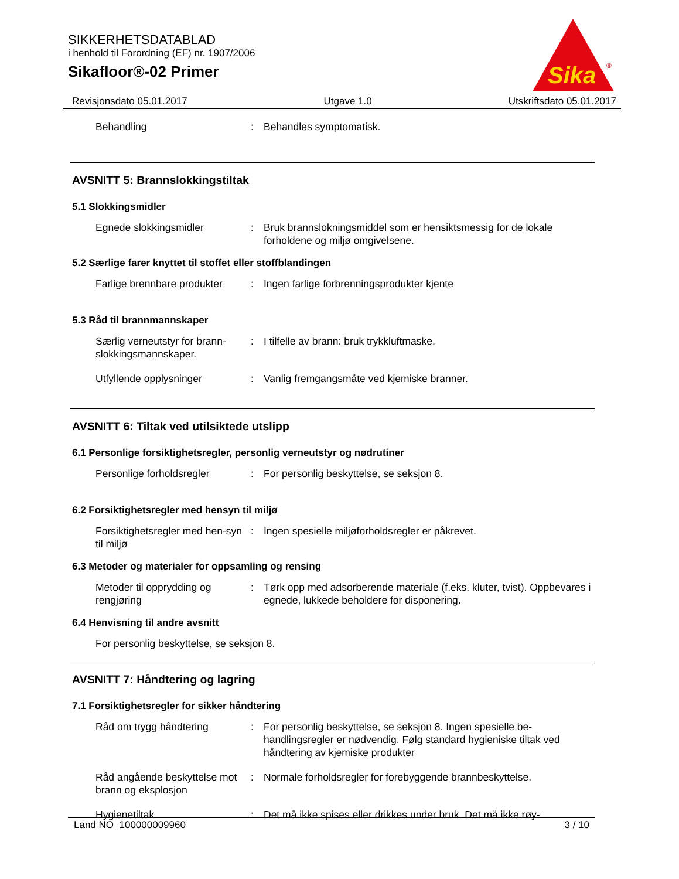SIKKERHETSDATABLAD
i henhold til Forordning (EF) nr. 1907/2006
Sikafloor®-02 Primer
Sika
®
Revisjonsdato 05.01.2017 Utgave 1.0 Utskriftsdato 05.01.2017
Behandling : Behandles symptomatisk.
AVSNITT 5: Brannslokkingstiltak
5.1 Slokkingsmidler
Egnede slokkingsmidler : Bruk brannslokningsmiddel som er hensiktsmessig for de lokale forholdene og miljø omgivelsene.
5.2 Særlige farer knyttet til stoffet eller stoffblandingen
Farlige brennbare produkter
: Ingen farlige forbrenningsprodukter kjente
5.3 Råd til brannmannskaper
Særlig verneutstyr for brann-slokkingsmannskaper.
: I tilfelle av brann: bruk trykkluftmaske.
Utfyllende opplysninger : Vanlig fremgangsmåte ved kjemiske branner.
AVSNITT 6: Tiltak ved utilsiktede utslipp
6.1 Personlige forsiktighetsregler, personlig verneutstyr og nødrutiner
Personlige forholdsregler : For personlig beskyttelse, se seksjon 8.
6.2 Forsiktighetsregler med hensyn til miljø
Forsiktighetsregler med hen-syn til miljø
: Ingen spesielle miljøforholdsregler er påkrevet.
6.3 Metoder og materialer for oppsamling og rensing
Metoder til opprydding og rengjøring
: Tørk opp med adsorberende materiale (f.eks. kluter, tvist). Oppbevares i egnede, lukkede beholdere for disponering.
6.4 Henvisning til andre avsnitt
For personlig beskyttelse, se seksjon 8.
AVSNITT 7: Håndtering og lagring
7.1 Forsiktighetsregler for sikker håndtering
Råd om trygg håndtering : For personlig beskyttelse, se seksjon 8. Ingen spesielle be-handlingsregler er nødvendig. Følg standard hygieniske tiltak ved håndtering av kjemiske produkter
Råd angående beskyttelse mot brann og eksplosjon
: Normale forholdsregler for forebyggende brannbeskyttelse.
Hygienetiltak : Det må ikke spises eller drikkes under bruk. Det må ikke røy-
Land NO 100000009960 3 / 10